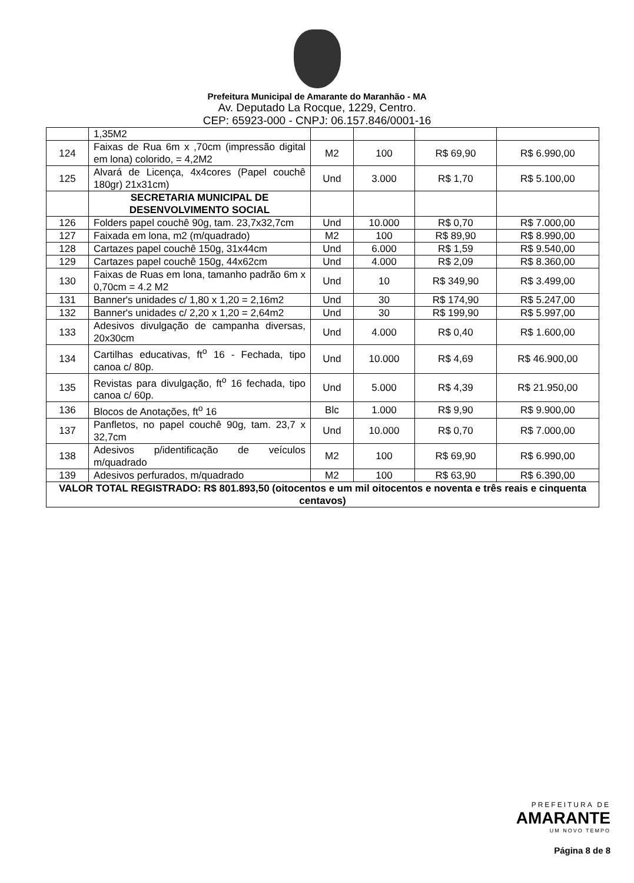Prefeitura Municipal de Amarante do Maranhão - MA
Av. Deputado La Rocque, 1229, Centro.
CEP: 65923-000 - CNPJ: 06.157.846/0001-16
| | 1,35M2 | | | | |
| 124 | Faixas de Rua 6m x ,70cm (impressão digital em lona) colorido, = 4,2M2 | M2 | 100 | R$ 69,90 | R$ 6.990,00 |
| 125 | Alvará de Licença, 4x4cores (Papel couchê 180gr) 21x31cm) | Und | 3.000 | R$ 1,70 | R$ 5.100,00 |
| | SECRETARIA MUNICIPAL DE DESENVOLVIMENTO SOCIAL | | | | |
| 126 | Folders papel couchê 90g, tam. 23,7x32,7cm | Und | 10.000 | R$ 0,70 | R$ 7.000,00 |
| 127 | Faixada em lona, m2 (m/quadrado) | M2 | 100 | R$ 89,90 | R$ 8.990,00 |
| 128 | Cartazes papel couchê 150g, 31x44cm | Und | 6.000 | R$ 1,59 | R$ 9.540,00 |
| 129 | Cartazes papel couchê 150g, 44x62cm | Und | 4.000 | R$ 2,09 | R$ 8.360,00 |
| 130 | Faixas de Ruas em lona, tamanho padrão 6m x 0,70cm = 4.2 M2 | Und | 10 | R$ 349,90 | R$ 3.499,00 |
| 131 | Banner's unidades c/ 1,80 x 1,20 = 2,16m2 | Und | 30 | R$ 174,90 | R$ 5.247,00 |
| 132 | Banner's unidades c/ 2,20 x 1,20 = 2,64m2 | Und | 30 | R$ 199,90 | R$ 5.997,00 |
| 133 | Adesivos divulgação de campanha diversas, 20x30cm | Und | 4.000 | R$ 0,40 | R$ 1.600,00 |
| 134 | Cartilhas educativas, ft<sup>o</sup> 16 - Fechada, tipo canoa c/ 80p. | Und | 10.000 | R$ 4,69 | R$ 46.900,00 |
| 135 | Revistas para divulgação, ft<sup>o</sup> 16 fechada, tipo canoa c/ 60p. | Und | 5.000 | R$ 4,39 | R$ 21.950,00 |
| 136 | Blocos de Anotações, ft<sup>o</sup> 16 | Blc | 1.000 | R$ 9,90 | R$ 9.900,00 |
| 137 | Panfletos, no papel couchê 90g, tam. 23,7 x 32,7cm | Und | 10.000 | R$ 0,70 | R$ 7.000,00 |
| 138 | Adesivos p/identificação de veículos m/quadrado | M2 | 100 | R$ 69,90 | R$ 6.990,00 |
| 139 | Adesivos perfurados, m/quadrado | M2 | 100 | R$ 63,90 | R$ 6.390,00 |
| VALOR TOTAL REGISTRADO: R$ 801.893,50 (oitocentos e um mil oitocentos e noventa e três reais e cinquenta centavos) | | | | | |
PREFEITURA DE
AMARANTE
UM NOVO TEMPO
Página 8 de 8